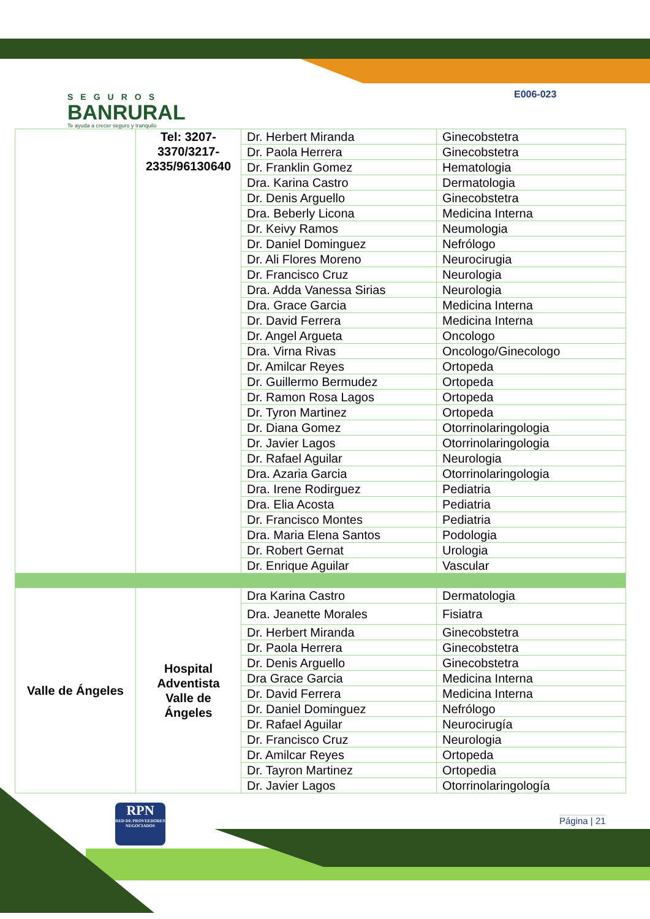SEGUROS
BANRURAL
Te ayuda a crecer seguro y tranquilo
E006-023
| | Tel: 3207-3370/3217-2335/96130640 | Dr. Herbert Miranda | Ginecobstetra |
| | | Dr. Paola Herrera | Ginecobstetra |
| | | Dr. Franklin Gomez | Hematologia |
| | | Dra. Karina Castro | Dermatologia |
| | | Dr. Denis Arguello | Ginecobstetra |
| | | Dra. Beberly Licona | Medicina Interna |
| | | Dr. Keivy Ramos | Neumologia |
| | | Dr. Daniel Dominguez | Nefrólogo |
| | | Dr. Ali Flores Moreno | Neurocirugia |
| | | Dr. Francisco Cruz | Neurologia |
| | | Dra. Adda Vanessa Sirias | Neurologia |
| | | Dra. Grace Garcia | Medicina Interna |
| | | Dr. David Ferrera | Medicina Interna |
| | | Dr. Angel Argueta | Oncologo |
| | | Dra. Virna Rivas | Oncologo/Ginecologo |
| | | Dr. Amilcar Reyes | Ortopeda |
| | | Dr. Guillermo Bermudez | Ortopeda |
| | | Dr. Ramon Rosa Lagos | Ortopeda |
| | | Dr. Tyron Martinez | Ortopeda |
| | | Dr. Diana Gomez | Otorrinolaringologia |
| | | Dr. Javier Lagos | Otorrinolaringologia |
| | | Dr. Rafael Aguilar | Neurologia |
| | | Dra. Azaria Garcia | Otorrinolaringologia |
| | | Dra. Irene Rodirguez | Pediatria |
| | | Dra. Elia Acosta | Pediatria |
| | | Dr. Francisco Montes | Pediatria |
| | | Dra. Maria Elena Santos | Podologia |
| | | Dr. Robert Gernat | Urologia |
| | | Dr. Enrique Aguilar | Vascular |
| Valle de Ángeles | Hospital Adventista Valle de Ángeles | Dra Karina Castro | Dermatologia |
| | | Dra. Jeanette Morales | Fisiatra |
| | | Dr. Herbert Miranda | Ginecobstetra |
| | | Dr. Paola Herrera | Ginecobstetra |
| | | Dr. Denis Arguello | Ginecobstetra |
| | | Dra Grace Garcia | Medicina Interna |
| | | Dr. David Ferrera | Medicina Interna |
| | | Dr. Daniel Dominguez | Nefrólogo |
| | | Dr. Rafael Aguilar | Neurocirugía |
| | | Dr. Francisco Cruz | Neurologia |
| | | Dr. Amilcar Reyes | Ortopeda |
| | | Dr. Tayron Martinez | Ortopedia |
| | | Dr. Javier Lagos | Otorrinolaringología |
RPN
RED DE PROVEEDORES NEGOCIADOS
Página | 21